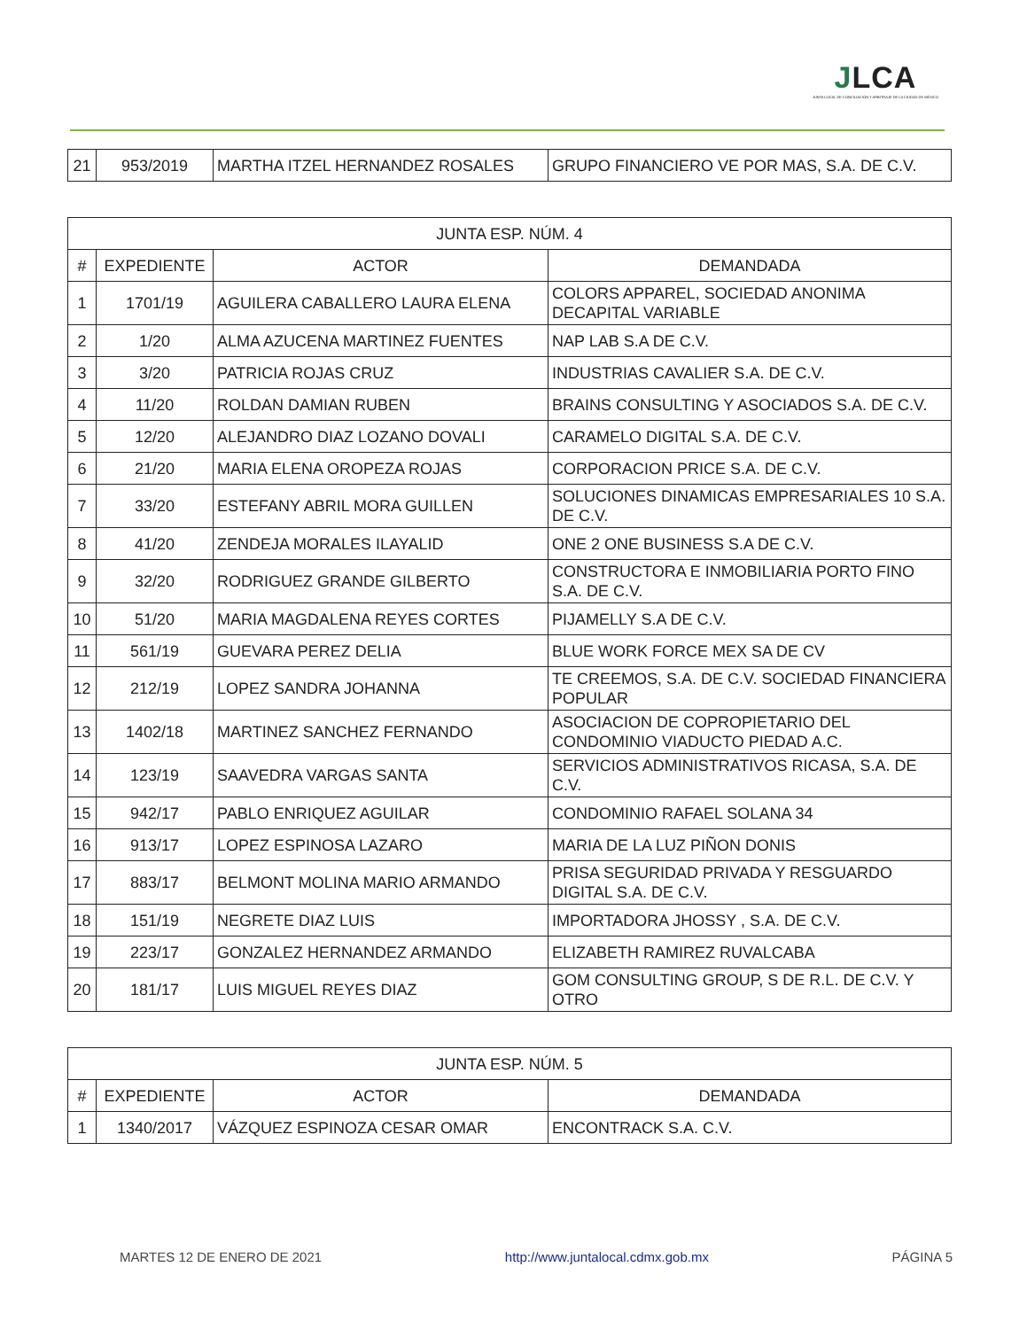JLCA
JUNTA LOCAL DE CONCILIACIÓN Y ARBITRAJE DE LA CIUDAD DE MÉXICO
| 21 | 953/2019 | MARTHA ITZEL HERNANDEZ ROSALES | GRUPO FINANCIERO VE POR MAS, S.A. DE C.V. |
| JUNTA ESP. NÚM. 4 | | | |
| --- | --- | --- | --- |
| # | EXPEDIENTE | ACTOR | DEMANDADA |
| 1 | 1701/19 | AGUILERA CABALLERO LAURA ELENA | COLORS APPAREL, SOCIEDAD ANONIMA DECAPITAL VARIABLE |
| 2 | 1/20 | ALMA AZUCENA MARTINEZ FUENTES | NAP LAB S.A DE C.V. |
| 3 | 3/20 | PATRICIA ROJAS CRUZ | INDUSTRIAS CAVALIER S.A. DE C.V. |
| 4 | 11/20 | ROLDAN DAMIAN RUBEN | BRAINS CONSULTING Y ASOCIADOS S.A. DE C.V. |
| 5 | 12/20 | ALEJANDRO DIAZ LOZANO DOVALI | CARAMELO DIGITAL S.A. DE C.V. |
| 6 | 21/20 | MARIA ELENA OROPEZA ROJAS | CORPORACION PRICE S.A. DE C.V. |
| 7 | 33/20 | ESTEFANY ABRIL MORA GUILLEN | SOLUCIONES DINAMICAS EMPRESARIALES 10 S.A. DE C.V. |
| 8 | 41/20 | ZENDEJA MORALES ILAYALID | ONE 2 ONE BUSINESS S.A DE C.V. |
| 9 | 32/20 | RODRIGUEZ GRANDE GILBERTO | CONSTRUCTORA E INMOBILIARIA PORTO FINO S.A. DE C.V. |
| 10 | 51/20 | MARIA MAGDALENA REYES CORTES | PIJAMELLY S.A DE C.V. |
| 11 | 561/19 | GUEVARA PEREZ DELIA | BLUE WORK FORCE MEX SA DE CV |
| 12 | 212/19 | LOPEZ SANDRA JOHANNA | TE CREEMOS, S.A. DE C.V. SOCIEDAD FINANCIERA POPULAR |
| 13 | 1402/18 | MARTINEZ SANCHEZ FERNANDO | ASOCIACION DE COPROPIETARIO DEL CONDOMINIO VIADUCTO PIEDAD A.C. |
| 14 | 123/19 | SAAVEDRA VARGAS SANTA | SERVICIOS ADMINISTRATIVOS RICASA, S.A. DE C.V. |
| 15 | 942/17 | PABLO ENRIQUEZ AGUILAR | CONDOMINIO RAFAEL SOLANA 34 |
| 16 | 913/17 | LOPEZ ESPINOSA LAZARO | MARIA DE LA LUZ PIÑON DONIS |
| 17 | 883/17 | BELMONT MOLINA MARIO ARMANDO | PRISA SEGURIDAD PRIVADA Y RESGUARDO DIGITAL S.A. DE C.V. |
| 18 | 151/19 | NEGRETE DIAZ LUIS | IMPORTADORA JHOSSY , S.A. DE C.V. |
| 19 | 223/17 | GONZALEZ HERNANDEZ ARMANDO | ELIZABETH RAMIREZ RUVALCABA |
| 20 | 181/17 | LUIS MIGUEL REYES DIAZ | GOM CONSULTING GROUP, S DE R.L. DE C.V. Y OTRO |
| JUNTA ESP. NÚM. 5 | | | |
| --- | --- | --- | --- |
| # | EXPEDIENTE | ACTOR | DEMANDADA |
| 1 | 1340/2017 | VÁZQUEZ ESPINOZA CESAR OMAR | ENCONTRACK S.A. C.V. |
MARTES 12 DE ENERO DE 2021 http://www.juntalocal.cdmx.gob.mx PÁGINA 5